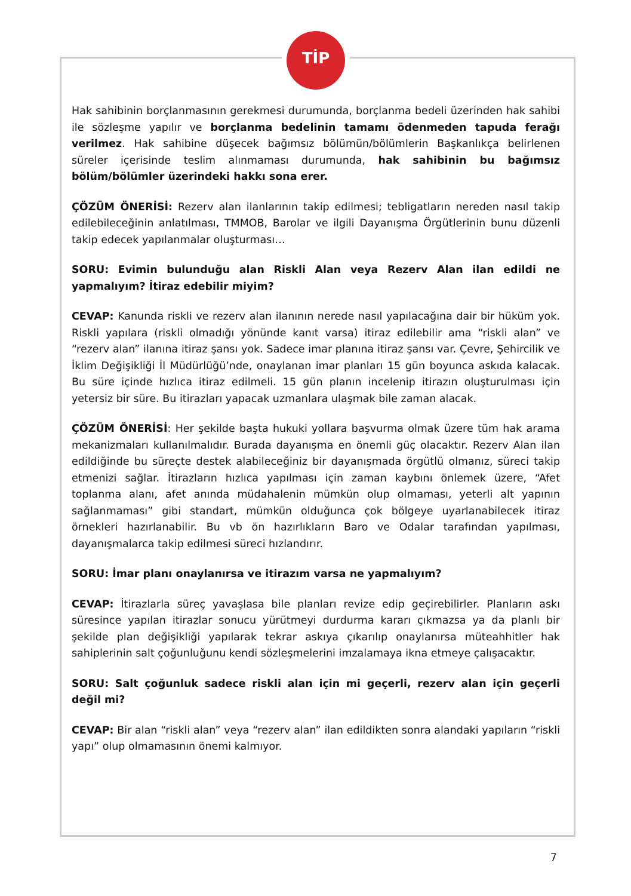TİP
Hak sahibinin borçlanmasının gerekmesi durumunda, borçlanma bedeli üzerinden hak sahibi ile sözleşme yapılır ve borçlanma bedelinin tamamı ödenmeden tapuda ferağı verilmez. Hak sahibine düşecek bağımsız bölümün/bölümlerin Başkanlıkça belirlenen süreler içerisinde teslim alınmaması durumunda, hak sahibinin bu bağımsız bölüm/bölümler üzerindeki hakkı sona erer.
ÇÖZÜM ÖNERİSİ: Rezerv alan ilanlarının takip edilmesi; tebligatların nereden nasıl takip edilebileceğinin anlatılması, TMMOB, Barolar ve ilgili Dayanışma Örgütlerinin bunu düzenli takip edecek yapılanmalar oluşturması…
SORU: Evimin bulunduğu alan Riskli Alan veya Rezerv Alan ilan edildi ne yapmalıyım? İtiraz edebilir miyim?
CEVAP: Kanunda riskli ve rezerv alan ilanının nerede nasıl yapılacağına dair bir hüküm yok. Riskli yapılara (riskli olmadığı yönünde kanıt varsa) itiraz edilebilir ama “riskli alan” ve “rezerv alan” ilanına itiraz şansı yok. Sadece imar planına itiraz şansı var. Çevre, Şehircilik ve İklim Değişikliği İl Müdürlüğü’nde, onaylanan imar planları 15 gün boyunca askıda kalacak. Bu süre içinde hızlıca itiraz edilmeli. 15 gün planın incelenip itirazın oluşturulması için yetersiz bir süre. Bu itirazları yapacak uzmanlara ulaşmak bile zaman alacak.
ÇÖZÜM ÖNERİSİ: Her şekilde başta hukuki yollara başvurma olmak üzere tüm hak arama mekanizmaları kullanılmalıdır. Burada dayanışma en önemli güç olacaktır. Rezerv Alan ilan edildiğinde bu süreçte destek alabileceğiniz bir dayanışmada örgütlü olmanız, süreci takip etmenizi sağlar. İtirazların hızlıca yapılması için zaman kaybını önlemek üzere, “Afet toplanma alanı, afet anında müdahalenin mümkün olup olmaması, yeterli alt yapının sağlanmaması” gibi standart, mümkün olduğunca çok bölgeye uyarlanabilecek itiraz örnekleri hazırlanabilir. Bu vb ön hazırlıkların Baro ve Odalar tarafından yapılması, dayanışmalarca takip edilmesi süreci hızlandırır.
SORU: İmar planı onaylanırsa ve itirazım varsa ne yapmalıyım?
CEVAP: İtirazlarla süreç yavaşlasa bile planları revize edip geçirebilirler. Planların askı süresince yapılan itirazlar sonucu yürütmeyi durdurma kararı çıkmazsa ya da planlı bir şekilde plan değişikliği yapılarak tekrar askıya çıkarılıp onaylanırsa müteahhitler hak sahiplerinin salt çoğunluğunu kendi sözleşmelerini imzalamaya ikna etmeye çalışacaktır.
SORU: Salt çoğunluk sadece riskli alan için mi geçerli, rezerv alan için geçerli değil mi?
CEVAP: Bir alan “riskli alan” veya “rezerv alan” ilan edildikten sonra alandaki yapıların “riskli yapı” olup olmamasının önemi kalmıyor.
7